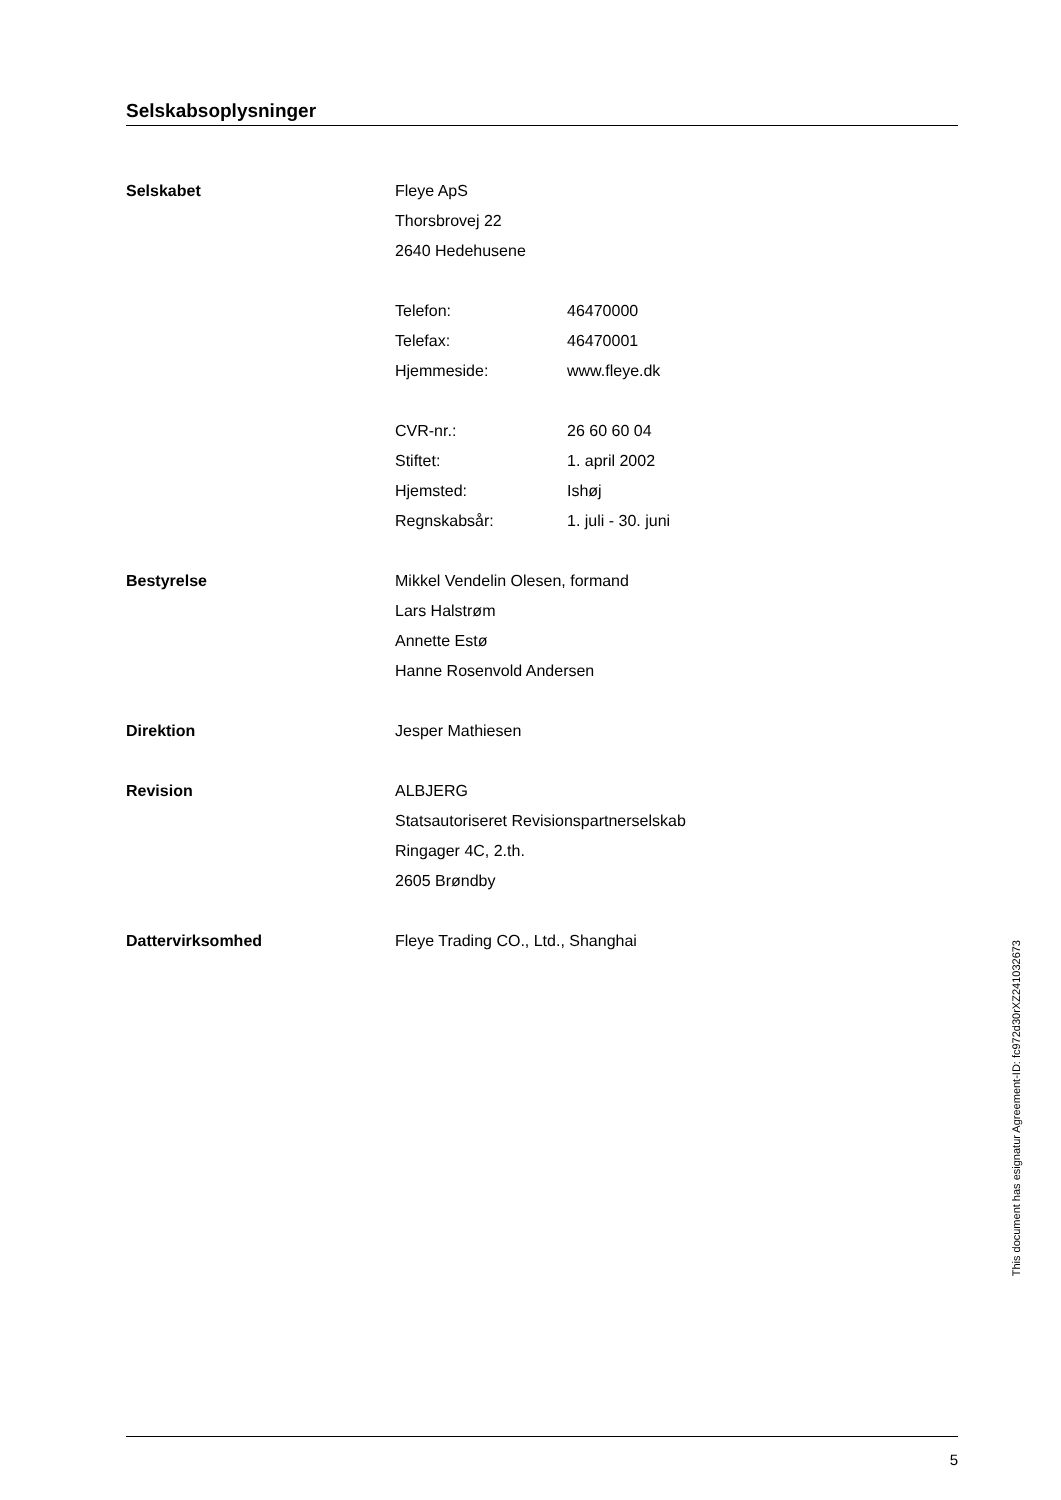Selskabsoplysninger
| Selskabet | Fleye ApS | |
| | Thorsbrovej 22 | |
| | 2640 Hedehusene | |
| | Telefon: | 46470000 |
| | Telefax: | 46470001 |
| | Hjemmeside: | www.fleye.dk |
| | CVR-nr.: | 26 60 60 04 |
| | Stiftet: | 1. april 2002 |
| | Hjemsted: | Ishøj |
| | Regnskabsår: | 1. juli - 30. juni |
| Bestyrelse | Mikkel Vendelin Olesen, formand | |
| | Lars Halstrøm | |
| | Annette Estø | |
| | Hanne Rosenvold Andersen | |
| Direktion | Jesper Mathiesen | |
| Revision | ALBJERG | |
| | Statsautoriseret Revisionspartnerselskab | |
| | Ringager 4C, 2.th. | |
| | 2605 Brøndby | |
| Dattervirksomhed | Fleye Trading CO., Ltd., Shanghai | |
This document has esignatur Agreement-ID: fc972d30rXZ241032673
5